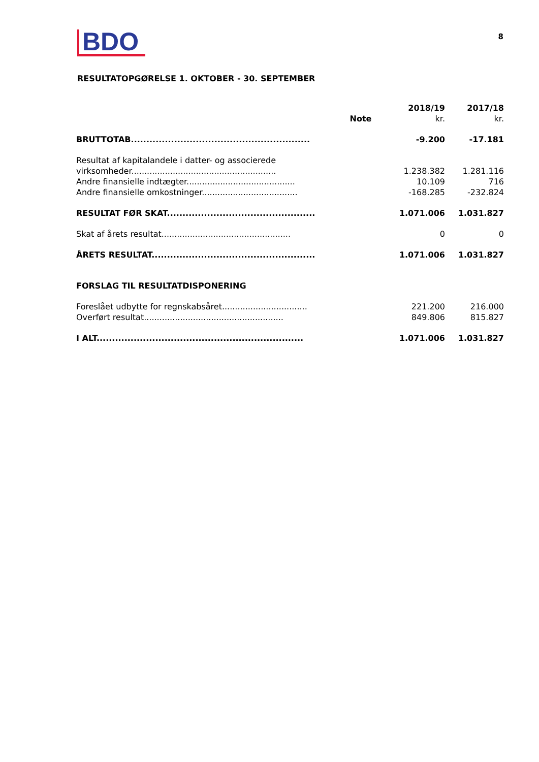BDO
8
RESULTATOPGØRELSE 1. OKTOBER - 30. SEPTEMBER
| | Note | 2018/19 kr. | 2017/18 kr. |
| --- | --- | --- | --- |
| BRUTTOTAB.......................................................... | | -9.200 | -17.181 |
| Resultat af kapitalandele i datter- og associerede virksomheder........................................................ | | 1.238.382 | 1.281.116 |
| Andre finansielle indtægter.......................................... | | 10.109 | 716 |
| Andre finansielle omkostninger..................................... | | -168.285 | -232.824 |
| RESULTAT FØR SKAT................................................ | | 1.071.006 | 1.031.827 |
| Skat af årets resultat.................................................. | | 0 | 0 |
| ÅRETS RESULTAT..................................................... | | 1.071.006 | 1.031.827 |
| FORSLAG TIL RESULTATDISPONERING | | | |
| Foreslået udbytte for regnskabsåret................................. | | 221.200 | 216.000 |
| Overført resultat...................................................... | | 849.806 | 815.827 |
| I ALT................................................................... | | 1.071.006 | 1.031.827 |